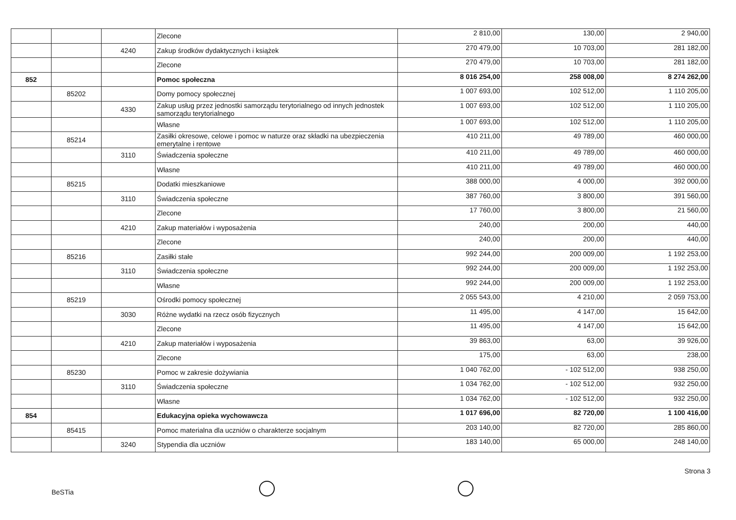| | | | Zlecone | 2 810,00 | 130,00 | 2 940,00 |
| | | 4240 | Zakup środków dydaktycznych i książek | 270 479,00 | 10 703,00 | 281 182,00 |
| | | | Zlecone | 270 479,00 | 10 703,00 | 281 182,00 |
| 852 | | | Pomoc społeczna | 8 016 254,00 | 258 008,00 | 8 274 262,00 |
| | 85202 | | Domy pomocy społecznej | 1 007 693,00 | 102 512,00 | 1 110 205,00 |
| | | 4330 | Zakup usług przez jednostki samorządu terytorialnego od innych jednostek samorządu terytorialnego | 1 007 693,00 | 102 512,00 | 1 110 205,00 |
| | | | Własne | 1 007 693,00 | 102 512,00 | 1 110 205,00 |
| | 85214 | | Zasiłki okresowe, celowe i pomoc w naturze oraz składki na ubezpieczenia emerytalne i rentowe | 410 211,00 | 49 789,00 | 460 000,00 |
| | | 3110 | Świadczenia społeczne | 410 211,00 | 49 789,00 | 460 000,00 |
| | | | Własne | 410 211,00 | 49 789,00 | 460 000,00 |
| | 85215 | | Dodatki mieszkaniowe | 388 000,00 | 4 000,00 | 392 000,00 |
| | | 3110 | Świadczenia społeczne | 387 760,00 | 3 800,00 | 391 560,00 |
| | | | Zlecone | 17 760,00 | 3 800,00 | 21 560,00 |
| | | 4210 | Zakup materiałów i wyposażenia | 240,00 | 200,00 | 440,00 |
| | | | Zlecone | 240,00 | 200,00 | 440,00 |
| | 85216 | | Zasiłki stałe | 992 244,00 | 200 009,00 | 1 192 253,00 |
| | | 3110 | Świadczenia społeczne | 992 244,00 | 200 009,00 | 1 192 253,00 |
| | | | Własne | 992 244,00 | 200 009,00 | 1 192 253,00 |
| | 85219 | | Ośrodki pomocy społecznej | 2 055 543,00 | 4 210,00 | 2 059 753,00 |
| | | 3030 | Różne wydatki na rzecz osób fizycznych | 11 495,00 | 4 147,00 | 15 642,00 |
| | | | Zlecone | 11 495,00 | 4 147,00 | 15 642,00 |
| | | 4210 | Zakup materiałów i wyposażenia | 39 863,00 | 63,00 | 39 926,00 |
| | | | Zlecone | 175,00 | 63,00 | 238,00 |
| | 85230 | | Pomoc w zakresie dożywiania | 1 040 762,00 | - 102 512,00 | 938 250,00 |
| | | 3110 | Świadczenia społeczne | 1 034 762,00 | - 102 512,00 | 932 250,00 |
| | | | Własne | 1 034 762,00 | - 102 512,00 | 932 250,00 |
| 854 | | | Edukacyjna opieka wychowawcza | 1 017 696,00 | 82 720,00 | 1 100 416,00 |
| | 85415 | | Pomoc materialna dla uczniów o charakterze socjalnym | 203 140,00 | 82 720,00 | 285 860,00 |
| | | 3240 | Stypendia dla uczniów | 183 140,00 | 65 000,00 | 248 140,00 |
Strona 3
BeSTia